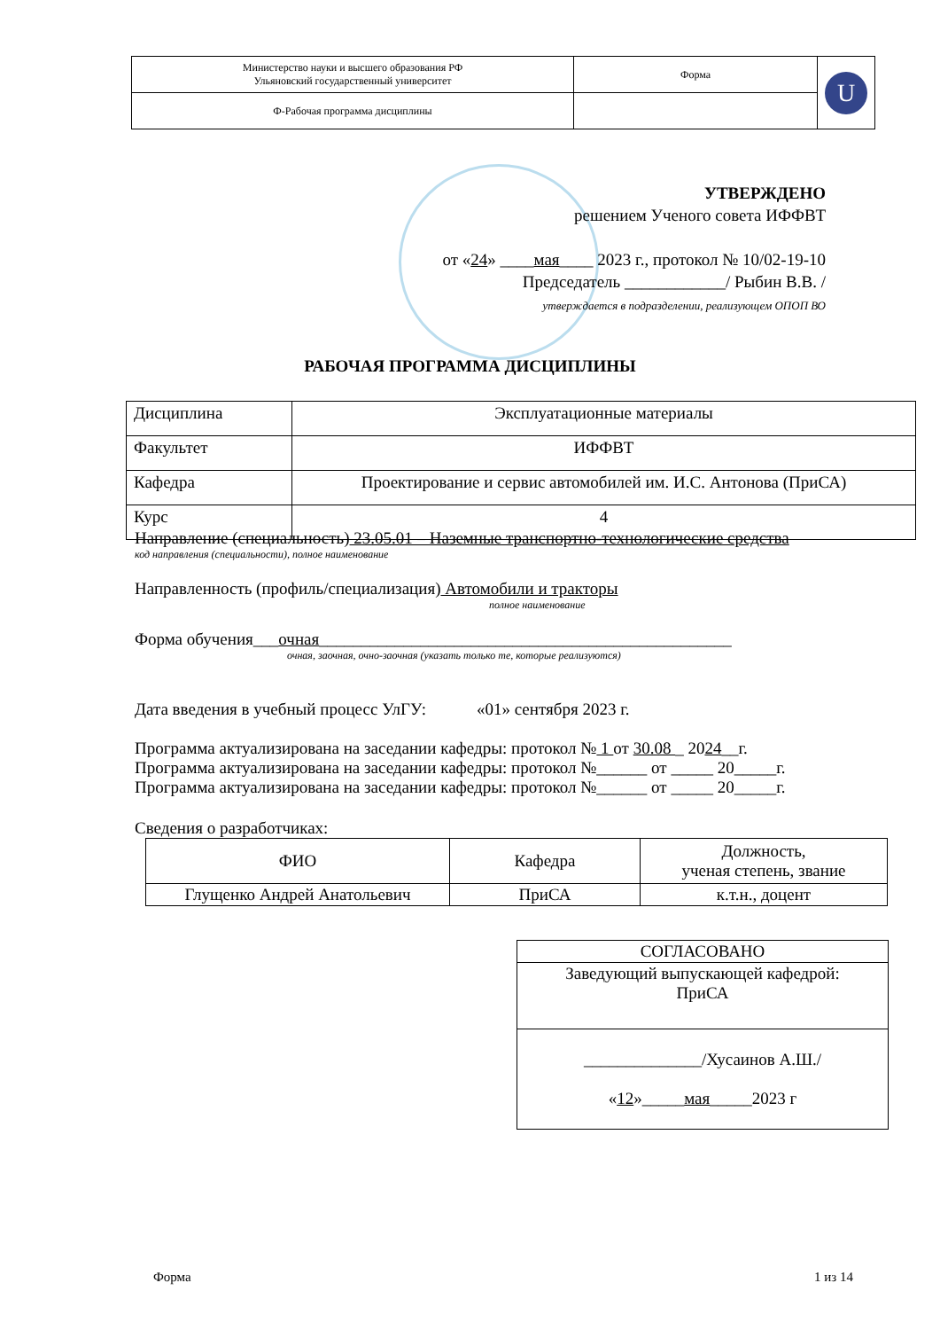| Министерство науки и высшего образования РФ Ульяновский государственный университет | Форма | U |
| Ф-Рабочая программа дисциплины | | |
УТВЕРЖДЕНО
решением Ученого совета ИФФВТ
от «24» ____мая____ 2023 г., протокол № 10/02-19-10
Председатель ____________/ Рыбин В.В. /
утверждается в подразделении, реализующем ОПОП ВО
РАБОЧАЯ ПРОГРАММА ДИСЦИПЛИНЫ
| Дисциплина | Эксплуатационные материалы |
| Факультет | ИФФВТ |
| Кафедра | Проектирование и сервис автомобилей им. И.С. Антонова (ПриСА) |
| Курс | 4 |
Направление (специальность) 23.05.01 – Наземные транспортно-технологические средства
код направления (специальности), полное наименование
Направленность (профиль/специализация) Автомобили и тракторы
полное наименование
Форма обучения___очная_________________________________________________
очная, заочная, очно-заочная (указать только те, которые реализуются)
Дата введения в учебный процесс УлГУ: «01» сентября 2023 г.
Программа актуализирована на заседании кафедры: протокол № 1 от 30.08 _ 2024__г.
Программа актуализирована на заседании кафедры: протокол №______ от _____ 20_____г.
Программа актуализирована на заседании кафедры: протокол №______ от _____ 20_____г.
Сведения о разработчиках:
| ФИО | Кафедра | Должность, ученая степень, звание |
| Глущенко Андрей Анатольевич | ПриСА | к.т.н., доцент |
| СОГЛАСОВАНО |
| Заведующий выпускающей кафедрой: ПриСА |
| ______________/Хусаинов А.Ш./ « 12 »_____ мая _____2023 г |
Форма 1 из 14